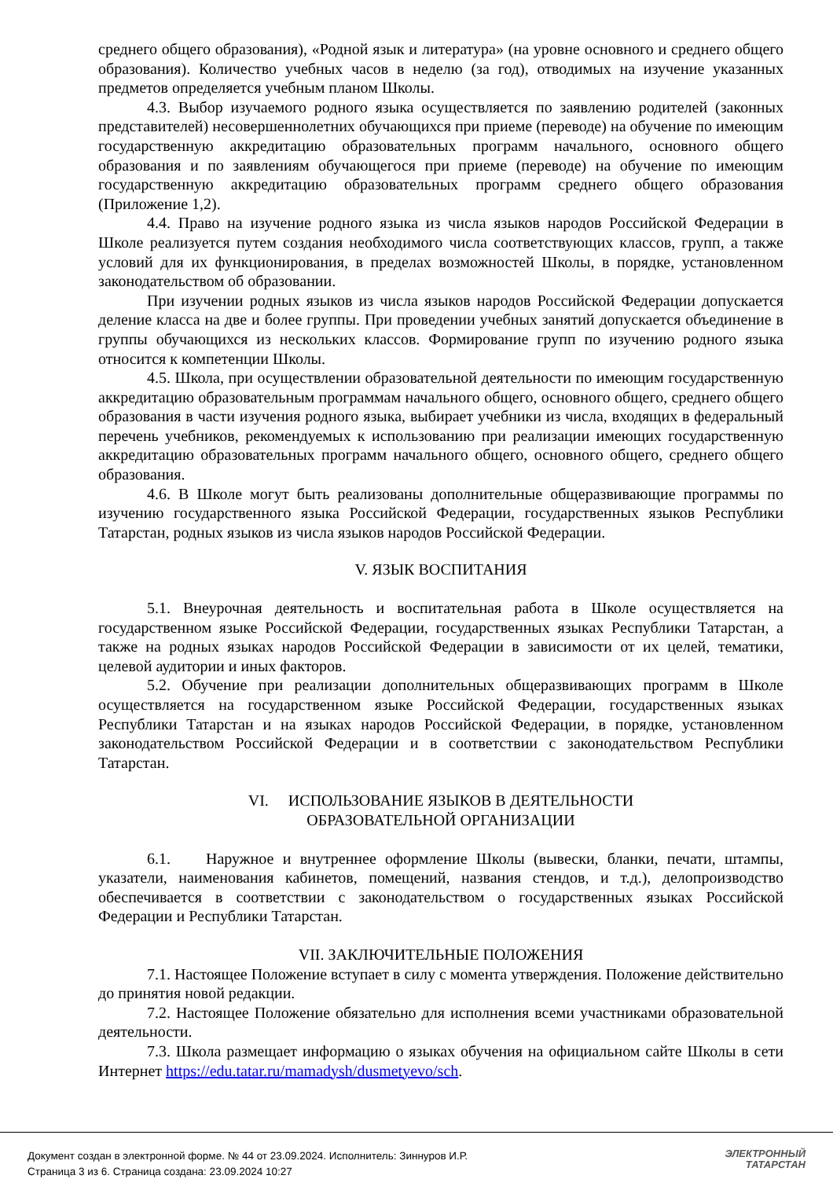среднего общего образования), «Родной язык и литература» (на уровне основного и среднего общего образования). Количество учебных часов в неделю (за год), отводимых на изучение указанных предметов определяется учебным планом Школы.
4.3. Выбор изучаемого родного языка осуществляется по заявлению родителей (законных представителей) несовершеннолетних обучающихся при приеме (переводе) на обучение по имеющим государственную аккредитацию образовательных программ начального, основного общего образования и по заявлениям обучающегося при приеме (переводе) на обучение по имеющим государственную аккредитацию образовательных программ среднего общего образования (Приложение 1,2).
4.4. Право на изучение родного языка из числа языков народов Российской Федерации в Школе реализуется путем создания необходимого числа соответствующих классов, групп, а также условий для их функционирования, в пределах возможностей Школы, в порядке, установленном законодательством об образовании.
При изучении родных языков из числа языков народов Российской Федерации допускается деление класса на две и более группы. При проведении учебных занятий допускается объединение в группы обучающихся из нескольких классов. Формирование групп по изучению родного языка относится к компетенции Школы.
4.5. Школа, при осуществлении образовательной деятельности по имеющим государственную аккредитацию образовательным программам начального общего, основного общего, среднего общего образования в части изучения родного языка, выбирает учебники из числа, входящих в федеральный перечень учебников, рекомендуемых к использованию при реализации имеющих государственную аккредитацию образовательных программ начального общего, основного общего, среднего общего образования.
4.6. В Школе могут быть реализованы дополнительные общеразвивающие программы по изучению государственного языка Российской Федерации, государственных языков Республики Татарстан, родных языков из числа языков народов Российской Федерации.
V. ЯЗЫК ВОСПИТАНИЯ
5.1. Внеурочная деятельность и воспитательная работа в Школе осуществляется на государственном языке Российской Федерации, государственных языках Республики Татарстан, а также на родных языках народов Российской Федерации в зависимости от их целей, тематики, целевой аудитории и иных факторов.
5.2. Обучение при реализации дополнительных общеразвивающих программ в Школе осуществляется на государственном языке Российской Федерации, государственных языках Республики Татарстан и на языках народов Российской Федерации, в порядке, установленном законодательством Российской Федерации и в соответствии с законодательством Республики Татарстан.
VI. ИСПОЛЬЗОВАНИЕ ЯЗЫКОВ В ДЕЯТЕЛЬНОСТИ
ОБРАЗОВАТЕЛЬНОЙ ОРГАНИЗАЦИИ
6.1. Наружное и внутреннее оформление Школы (вывески, бланки, печати, штампы, указатели, наименования кабинетов, помещений, названия стендов, и т.д.), делопроизводство обеспечивается в соответствии с законодательством о государственных языках Российской Федерации и Республики Татарстан.
VII. ЗАКЛЮЧИТЕЛЬНЫЕ ПОЛОЖЕНИЯ
7.1. Настоящее Положение вступает в силу с момента утверждения. Положение действительно до принятия новой редакции.
7.2. Настоящее Положение обязательно для исполнения всеми участниками образовательной деятельности.
7.3. Школа размещает информацию о языках обучения на официальном сайте Школы в сети Интернет https://edu.tatar.ru/mamadysh/dusmetyevo/sch.
Документ создан в электронной форме. № 44 от 23.09.2024. Исполнитель: Зиннуров И.Р.
Страница 3 из 6. Страница создана: 23.09.2024 10:27
ЭЛЕКТРОННЫЙ
ТАТАРСТАН